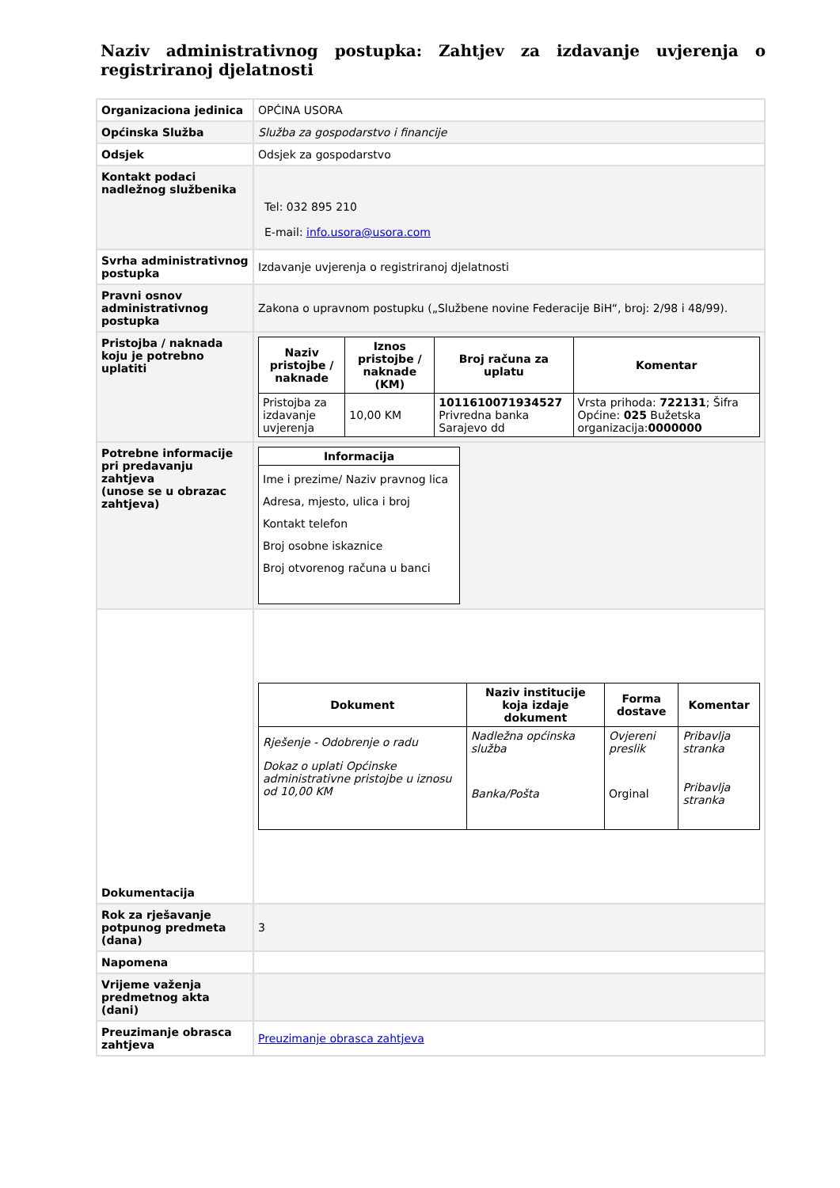Naziv administrativnog postupka: Zahtjev za izdavanje uvjerenja o registriranoj djelatnosti
| Organizaciona jedinica | OPĆINA USORA |
| Općinska Služba | Služba za gospodarstvo i financije |
| Odsjek | Odsjek za gospodarstvo |
| Kontakt podaci nadležnog službenika | Tel: 032 895 210 E-mail: info.usora@usora.com |
| Svrha administrativnog postupka | Izdavanje uvjerenja o registriranoj djelatnosti |
| Pravni osnov administrativnog postupka | Zakona o upravnom postupku („Službene novine Federacije BiH“, broj: 2/98 i 48/99). |
| Pristojba / naknada koju je potrebno uplatiti | / Naziv pristojbe / naknade / Iznos pristojbe / naknade (KM) / Broj računa za uplatu / Komentar / / --- / --- / --- / --- / / Pristojba za izdavanje uvjerenja / 10,00 KM / 1011610071934527 Privredna banka Sarajevo dd / Vrsta prihoda: 722131 ; Šifra Općine: 025 Bužetska organizacija: 0000000 / |
| Potrebne informacije pri predavanju zahtjeva (unose se u obrazac zahtjeva) | / Informacija / / --- / / Ime i prezime/ Naziv pravnog lica Adresa, mjesto, ulica i broj Kontakt telefon Broj osobne iskaznice Broj otvorenog računa u banci / |
| Dokumentacija | / Dokument / Naziv institucije koja izdaje dokument / Forma dostave / Komentar / / --- / --- / --- / --- / / Rješenje - Odobrenje o radu / Nadležna općinska služba / Ovjereni preslik / Pribavlja stranka / / Dokaz o uplati Općinske administrativne pristojbe u iznosu od 10,00 KM / Banka/Pošta / Orginal / Pribavlja stranka / |
| Rok za rješavanje potpunog predmeta (dana) | 3 |
| Napomena | |
| Vrijeme važenja predmetnog akta (dani) | |
| Preuzimanje obrasca zahtjeva | Preuzimanje obrasca zahtjeva |